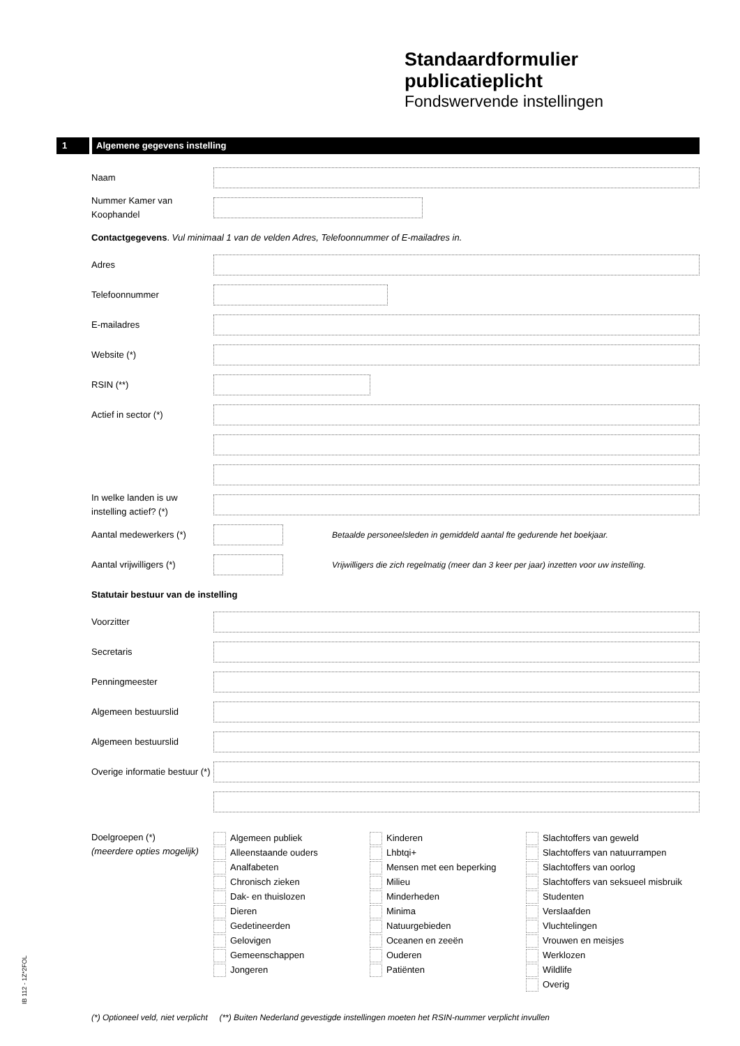Standaardformulier
publicatieplicht
Fondswervende instellingen
1 Algemene gegevens instelling
Naam
Nummer Kamer van Koophandel
Contactgegevens. Vul minimaal 1 van de velden Adres, Telefoonnummer of E-mailadres in.
Adres
Telefoonnummer
E-mailadres
Website (*)
RSIN (**)
Actief in sector (*)
In welke landen is uw instelling actief? (*)
Aantal medewerkers (*)
Betaalde personeelsleden in gemiddeld aantal fte gedurende het boekjaar.
Aantal vrijwilligers (*)
Vrijwilligers die zich regelmatig (meer dan 3 keer per jaar) inzetten voor uw instelling.
Statutair bestuur van de instelling
Voorzitter
Secretaris
Penningmeester
Algemeen bestuurslid
Algemeen bestuurslid
Overige informatie bestuur (*)
Doelgroepen (*)
(meerdere opties mogelijk)
Algemeen publiek
Alleenstaande ouders
Analfabeten
Chronisch zieken
Dak- en thuislozen
Dieren
Gedetineerden
Gelovigen
Gemeenschappen
Jongeren
Kinderen
Lhbtqi+
Mensen met een beperking
Milieu
Minderheden
Minima
Natuurgebieden
Oceanen en zeeën
Ouderen
Patiënten
Slachtoffers van geweld
Slachtoffers van natuurrampen
Slachtoffers van oorlog
Slachtoffers van seksueel misbruik
Studenten
Verslaafden
Vluchtelingen
Vrouwen en meisjes
Werklozen
Wildlife
Overig
(*) Optioneel veld, niet verplicht (**) Buiten Nederland gevestigde instellingen moeten het RSIN-nummer verplicht invullen
IB 112 - 1Z*2FOL